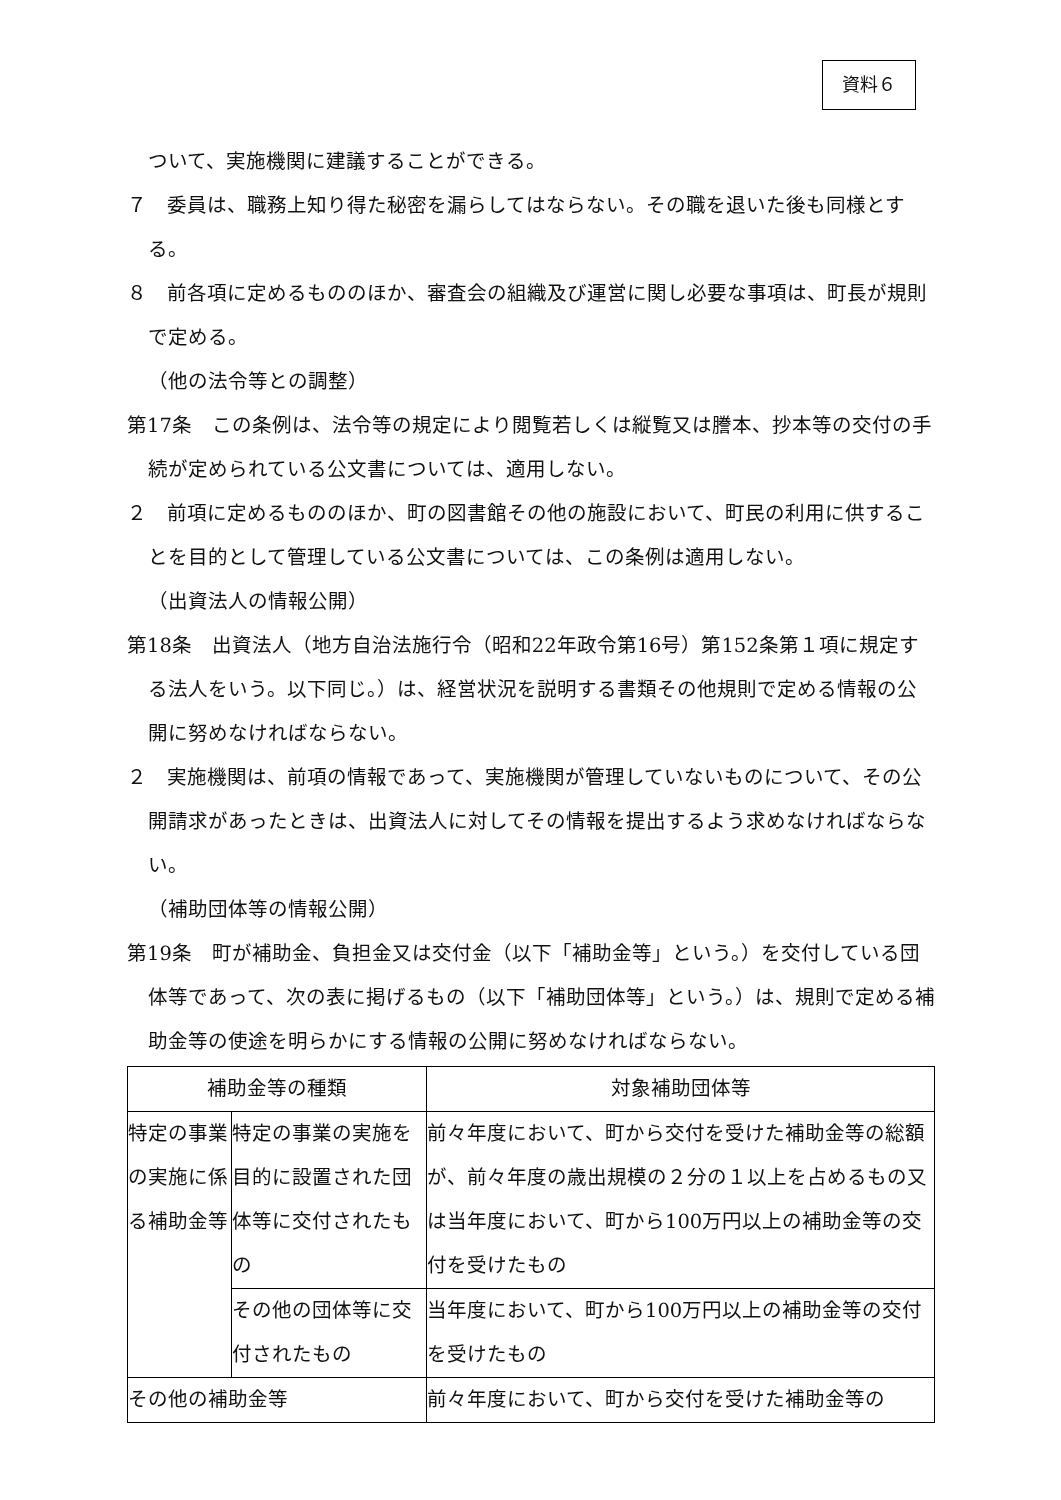資料６
ついて、実施機関に建議することができる。
７　委員は、職務上知り得た秘密を漏らしてはならない。その職を退いた後も同様とする。
８　前各項に定めるもののほか、審査会の組織及び運営に関し必要な事項は、町長が規則で定める。
（他の法令等との調整）
第17条　この条例は、法令等の規定により閲覧若しくは縦覧又は謄本、抄本等の交付の手続が定められている公文書については、適用しない。
２　前項に定めるもののほか、町の図書館その他の施設において、町民の利用に供することを目的として管理している公文書については、この条例は適用しない。
（出資法人の情報公開）
第18条　出資法人（地方自治法施行令（昭和22年政令第16号）第152条第１項に規定する法人をいう。以下同じ。）は、経営状況を説明する書類その他規則で定める情報の公開に努めなければならない。
２　実施機関は、前項の情報であって、実施機関が管理していないものについて、その公開請求があったときは、出資法人に対してその情報を提出するよう求めなければならない。
（補助団体等の情報公開）
第19条　町が補助金、負担金又は交付金（以下「補助金等」という。）を交付している団体等であって、次の表に掲げるもの（以下「補助団体等」という。）は、規則で定める補助金等の使途を明らかにする情報の公開に努めなければならない。
| 補助金等の種類 | | 対象補助団体等 |
| 特定の事業の実施に係る補助金等 | 特定の事業の実施を目的に設置された団体等に交付されたもの | 前々年度において、町から交付を受けた補助金等の総額が、前々年度の歳出規模の２分の１以上を占めるもの又は当年度において、町から100万円以上の補助金等の交付を受けたもの |
| | その他の団体等に交付されたもの | 当年度において、町から100万円以上の補助金等の交付を受けたもの |
| その他の補助金等 | | 前々年度において、町から交付を受けた補助金等の |